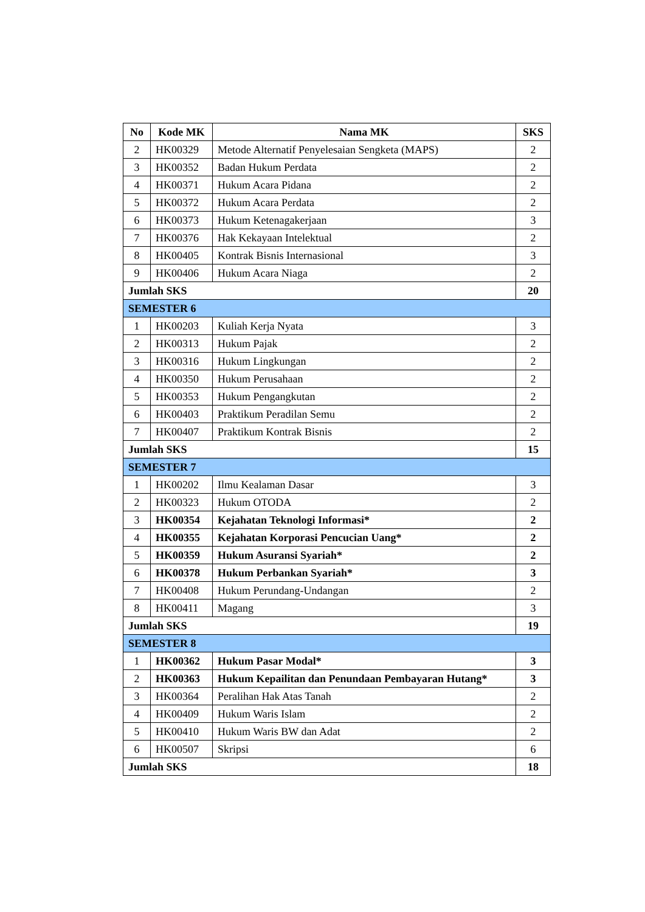| No | Kode MK | Nama MK | SKS |
| --- | --- | --- | --- |
| 2 | HK00329 | Metode Alternatif Penyelesaian Sengketa (MAPS) | 2 |
| 3 | HK00352 | Badan Hukum Perdata | 2 |
| 4 | HK00371 | Hukum Acara Pidana | 2 |
| 5 | HK00372 | Hukum Acara Perdata | 2 |
| 6 | HK00373 | Hukum Ketenagakerjaan | 3 |
| 7 | HK00376 | Hak Kekayaan Intelektual | 2 |
| 8 | HK00405 | Kontrak Bisnis Internasional | 3 |
| 9 | HK00406 | Hukum Acara Niaga | 2 |
| Jumlah SKS | | | 20 |
| SEMESTER 6 | | | |
| 1 | HK00203 | Kuliah Kerja Nyata | 3 |
| 2 | HK00313 | Hukum Pajak | 2 |
| 3 | HK00316 | Hukum Lingkungan | 2 |
| 4 | HK00350 | Hukum Perusahaan | 2 |
| 5 | HK00353 | Hukum Pengangkutan | 2 |
| 6 | HK00403 | Praktikum Peradilan Semu | 2 |
| 7 | HK00407 | Praktikum Kontrak Bisnis | 2 |
| Jumlah SKS | | | 15 |
| SEMESTER 7 | | | |
| 1 | HK00202 | Ilmu Kealaman Dasar | 3 |
| 2 | HK00323 | Hukum OTODA | 2 |
| 3 | HK00354 | Kejahatan Teknologi Informasi* | 2 |
| 4 | HK00355 | Kejahatan Korporasi Pencucian Uang* | 2 |
| 5 | HK00359 | Hukum Asuransi Syariah* | 2 |
| 6 | HK00378 | Hukum Perbankan Syariah* | 3 |
| 7 | HK00408 | Hukum Perundang-Undangan | 2 |
| 8 | HK00411 | Magang | 3 |
| Jumlah SKS | | | 19 |
| SEMESTER 8 | | | |
| 1 | HK00362 | Hukum Pasar Modal* | 3 |
| 2 | HK00363 | Hukum Kepailitan dan Penundaan Pembayaran Hutang* | 3 |
| 3 | HK00364 | Peralihan Hak Atas Tanah | 2 |
| 4 | HK00409 | Hukum Waris Islam | 2 |
| 5 | HK00410 | Hukum Waris BW dan Adat | 2 |
| 6 | HK00507 | Skripsi | 6 |
| Jumlah SKS | | | 18 |